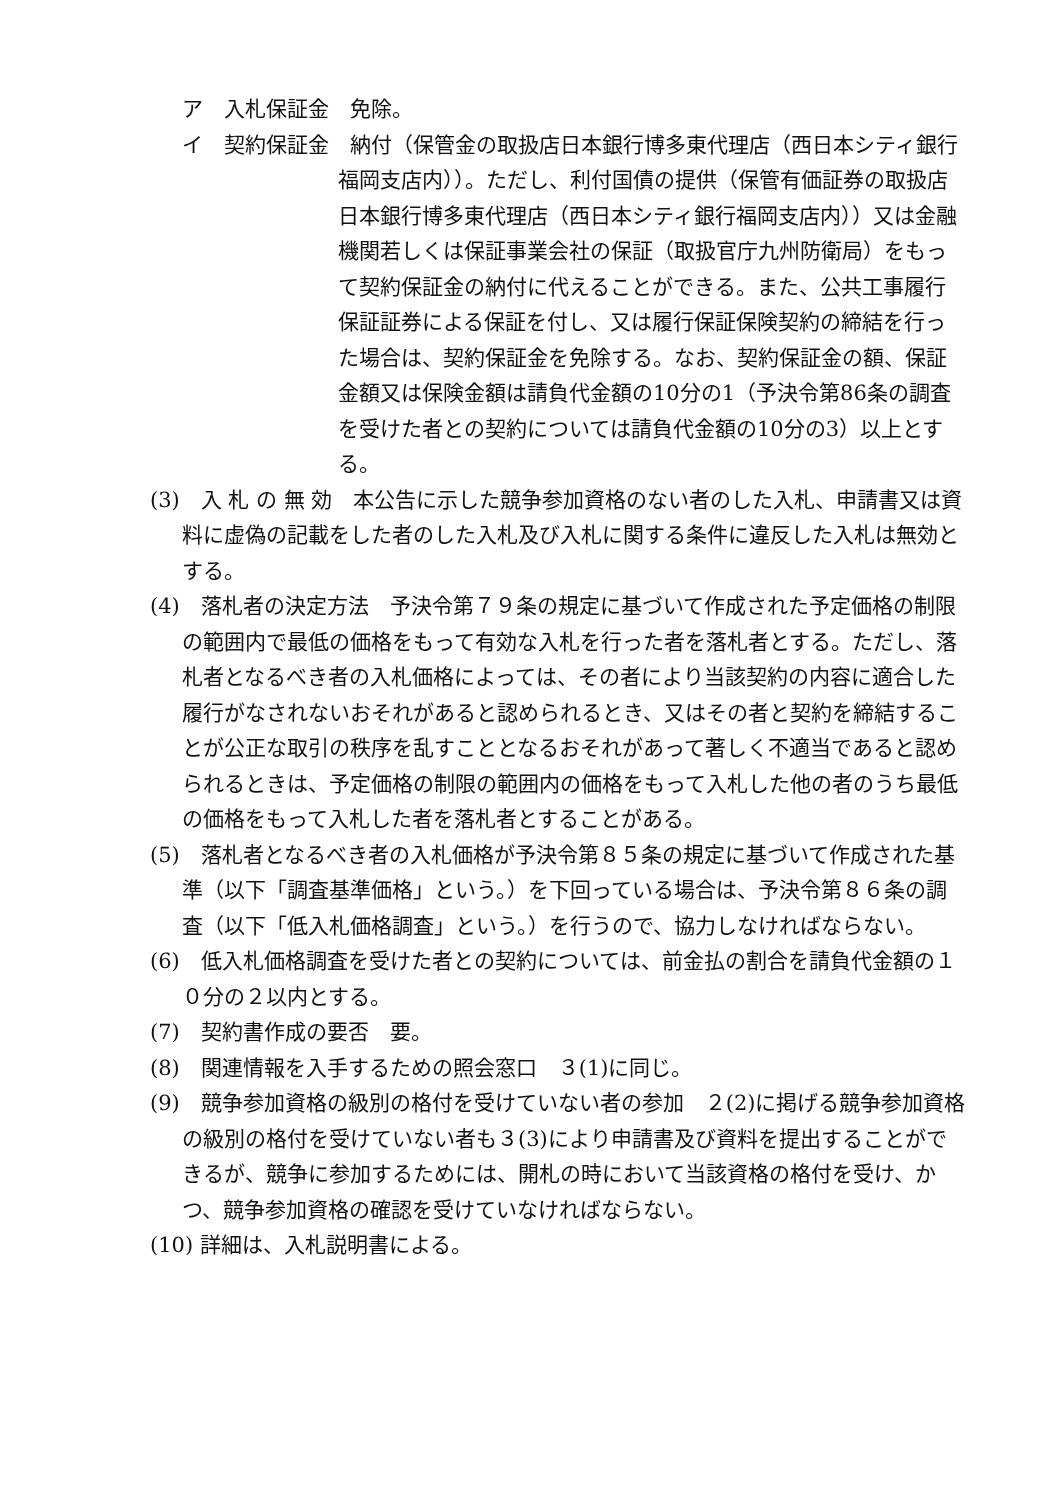ア　入札保証金　免除。
イ　契約保証金　納付（保管金の取扱店日本銀行博多東代理店（西日本シティ銀行福岡支店内））。ただし、利付国債の提供（保管有価証券の取扱店日本銀行博多東代理店（西日本シティ銀行福岡支店内））又は金融機関若しくは保証事業会社の保証（取扱官庁九州防衛局）をもって契約保証金の納付に代えることができる。また、公共工事履行保証証券による保証を付し、又は履行保証保険契約の締結を行った場合は、契約保証金を免除する。なお、契約保証金の額、保証金額又は保険金額は請負代金額の10分の1（予決令第86条の調査を受けた者との契約については請負代金額の10分の3）以上とする。
(3)　入 札 の 無 効　本公告に示した競争参加資格のない者のした入札、申請書又は資料に虚偽の記載をした者のした入札及び入札に関する条件に違反した入札は無効とする。
(4)　落札者の決定方法　予決令第７９条の規定に基づいて作成された予定価格の制限の範囲内で最低の価格をもって有効な入札を行った者を落札者とする。ただし、落札者となるべき者の入札価格によっては、その者により当該契約の内容に適合した履行がなされないおそれがあると認められるとき、又はその者と契約を締結することが公正な取引の秩序を乱すこととなるおそれがあって著しく不適当であると認められるときは、予定価格の制限の範囲内の価格をもって入札した他の者のうち最低の価格をもって入札した者を落札者とすることがある。
(5)　落札者となるべき者の入札価格が予決令第８５条の規定に基づいて作成された基準（以下「調査基準価格」という。）を下回っている場合は、予決令第８６条の調査（以下「低入札価格調査」という。）を行うので、協力しなければならない。
(6)　低入札価格調査を受けた者との契約については、前金払の割合を請負代金額の１０分の２以内とする。
(7)　契約書作成の要否　要。
(8)　関連情報を入手するための照会窓口　３(1)に同じ。
(9)　競争参加資格の級別の格付を受けていない者の参加　２(2)に掲げる競争参加資格の級別の格付を受けていない者も３(3)により申請書及び資料を提出することができるが、競争に参加するためには、開札の時において当該資格の格付を受け、かつ、競争参加資格の確認を受けていなければならない。
(10) 詳細は、入札説明書による。